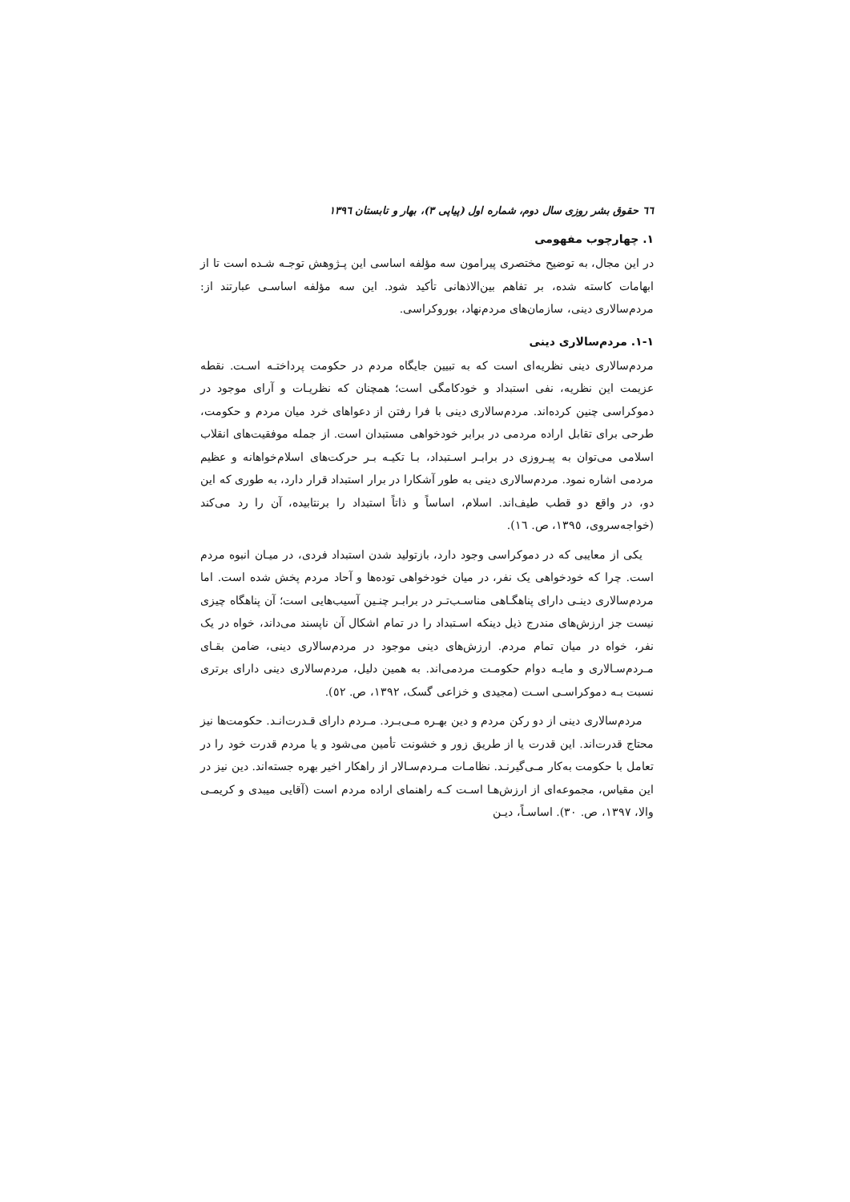٦٦ حقوق بشر روزی سال دوم، شماره اول (پیاپی ٣)، بهار و تابستان ١٣٩٦
١. چهارچوب مفهومی
در این مجال، به توضیح مختصری پیرامون سه مؤلفه اساسی این پـژوهش توجـه شـده است تا از ابهامات کاسته شده، بر تفاهم بین‌الاذهانی تأکید شود. این سه مؤلفه اساسـی عبارتند از: مردم‌سالاری دینی، سازمان‌های مردم‌نهاد، بوروکراسی.
١-١. مردم‌سالاری دینی
مردم‌سالاری دینی نظریه‌ای است که به تبیین جایگاه مردم در حکومت پرداختـه اسـت. نقطه عزیمت این نظریه، نفی استبداد و خودکامگی است؛ همچنان که نظریـات و آرای موجود در دموکراسی چنین کرده‌اند. مردم‌سالاری دینی با فرا رفتن از دعواهای خرد میان مردم و حکومت، طرحی برای تقابل اراده مردمی در برابر خودخواهی مستبدان است. از جمله موفقیت‌های انقلاب اسلامی می‌توان به پیـروزی در برابـر اسـتبداد، بـا تکیـه بـر حرکت‌های اسلام‌خواهانه و عظیم مردمی اشاره نمود. مردم‌سالاری دینی به طور آشکارا در برار استبداد قرار دارد، به طوری که این دو، در واقع دو قطب طیف‌اند. اسلام، اساساً و ذاتاً استبداد را برنتابیده، آن را رد می‌کند (خواجه‌سروی، ١٣٩٥، ص. ١٦).
یکی از معایبی که در دموکراسی وجود دارد، بازتولید شدن استبداد فردی، در میـان انبوه مردم است. چرا که خودخواهی یک نفر، در میان خودخواهی توده‌ها و آحاد مردم پخش شده است. اما مردم‌سالاری دینـی دارای پناهگـاهی مناسـب‌تـر در برابـر چنـین آسیب‌هایی است؛ آن پناهگاه چیزی نیست جز ارزش‌های مندرج ذیل دینکه اسـتبداد را در تمام اشکال آن ناپسند می‌داند، خواه در یک نفر، خواه در میان تمام مردم. ارزش‌های دینی موجود در مردم‌سالاری دینی، ضامن بقـای مـردم‌سـالاری و مایـه دوام حکومـت مردمی‌اند. به همین دلیل، مردم‌سالاری دینی دارای برتری نسبت بـه دموکراسـی اسـت (مجیدی و خزاعی گسک، ١٣٩٢، ص. ٥٢).
مردم‌سالاری دینی از دو رکن مردم و دین بهـره مـی‌بـرد. مـردم دارای قـدرت‌انـد. حکومت‌ها نیز محتاج قدرت‌اند. این قدرت یا از طریق زور و خشونت تأمین می‌شود و یا مردم قدرت خود را در تعامل با حکومت به‌کار مـی‌گیرنـد. نظامـات مـردم‌سـالار از راهکار اخیر بهره جسته‌اند. دین نیز در این مقیاس، مجموعه‌ای از ارزش‌هـا اسـت کـه راهنمای اراده مردم است (آقایی میبدی و کریمـی والا، ١٣٩٧، ص. ٣٠). اساسـاً، دیـن